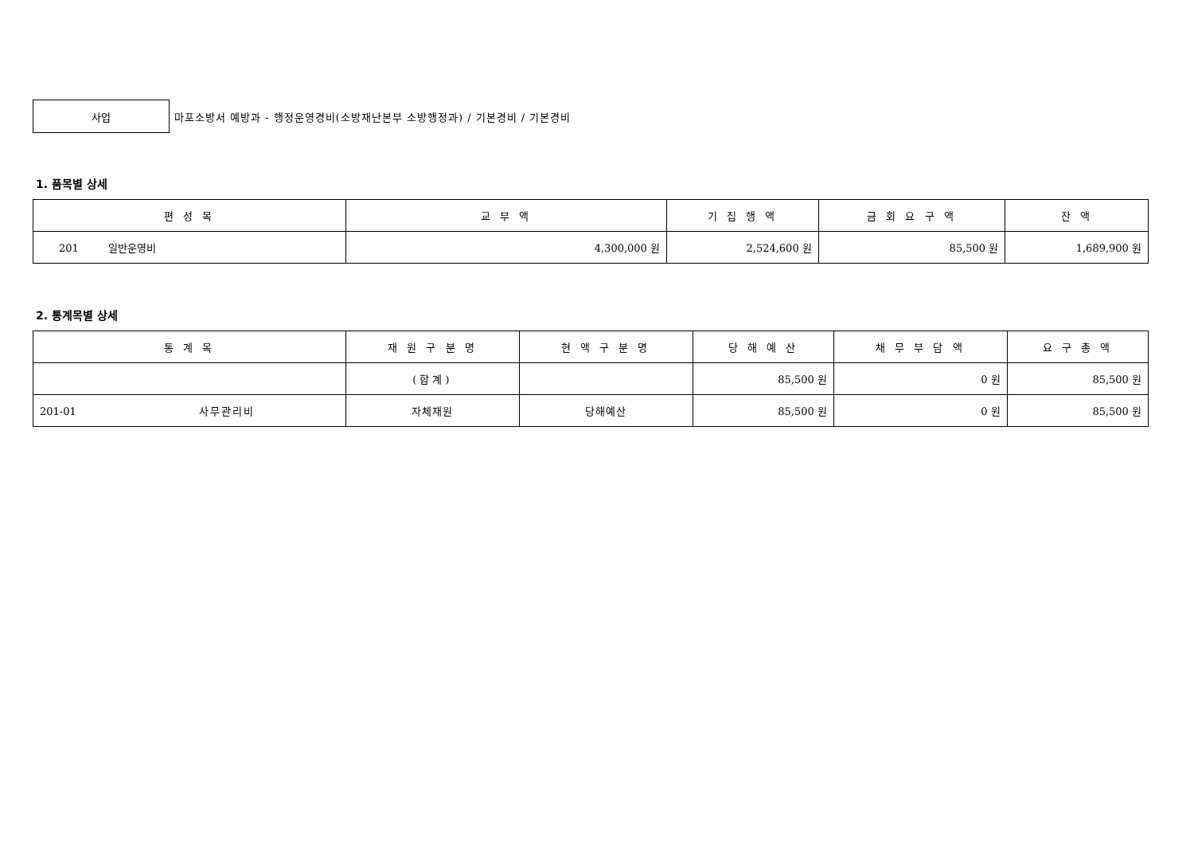사업
마포소방서 예방과 - 행정운영경비(소방재난본부 소방행정과) / 기본경비 / 기본경비
1. 품목별 상세
| 편 성 목 | 교 부 액 | 기 집 행 액 | 금 회 요 구 액 | 잔 액 |
| --- | --- | --- | --- | --- |
| 201 일반운영비 | 4,300,000 원 | 2,524,600 원 | 85,500 원 | 1,689,900 원 |
2. 통계목별 상세
| 통 계 목 | 재 원 구 분 명 | 현 액 구 분 명 | 당 해 예 산 | 채 무 부 담 액 | 요 구 총 액 |
| --- | --- | --- | --- | --- | --- |
| | (합계) | | 85,500 원 | 0 원 | 85,500 원 |
| 201-01 사무관리비 | 자체재원 | 당해예산 | 85,500 원 | 0 원 | 85,500 원 |